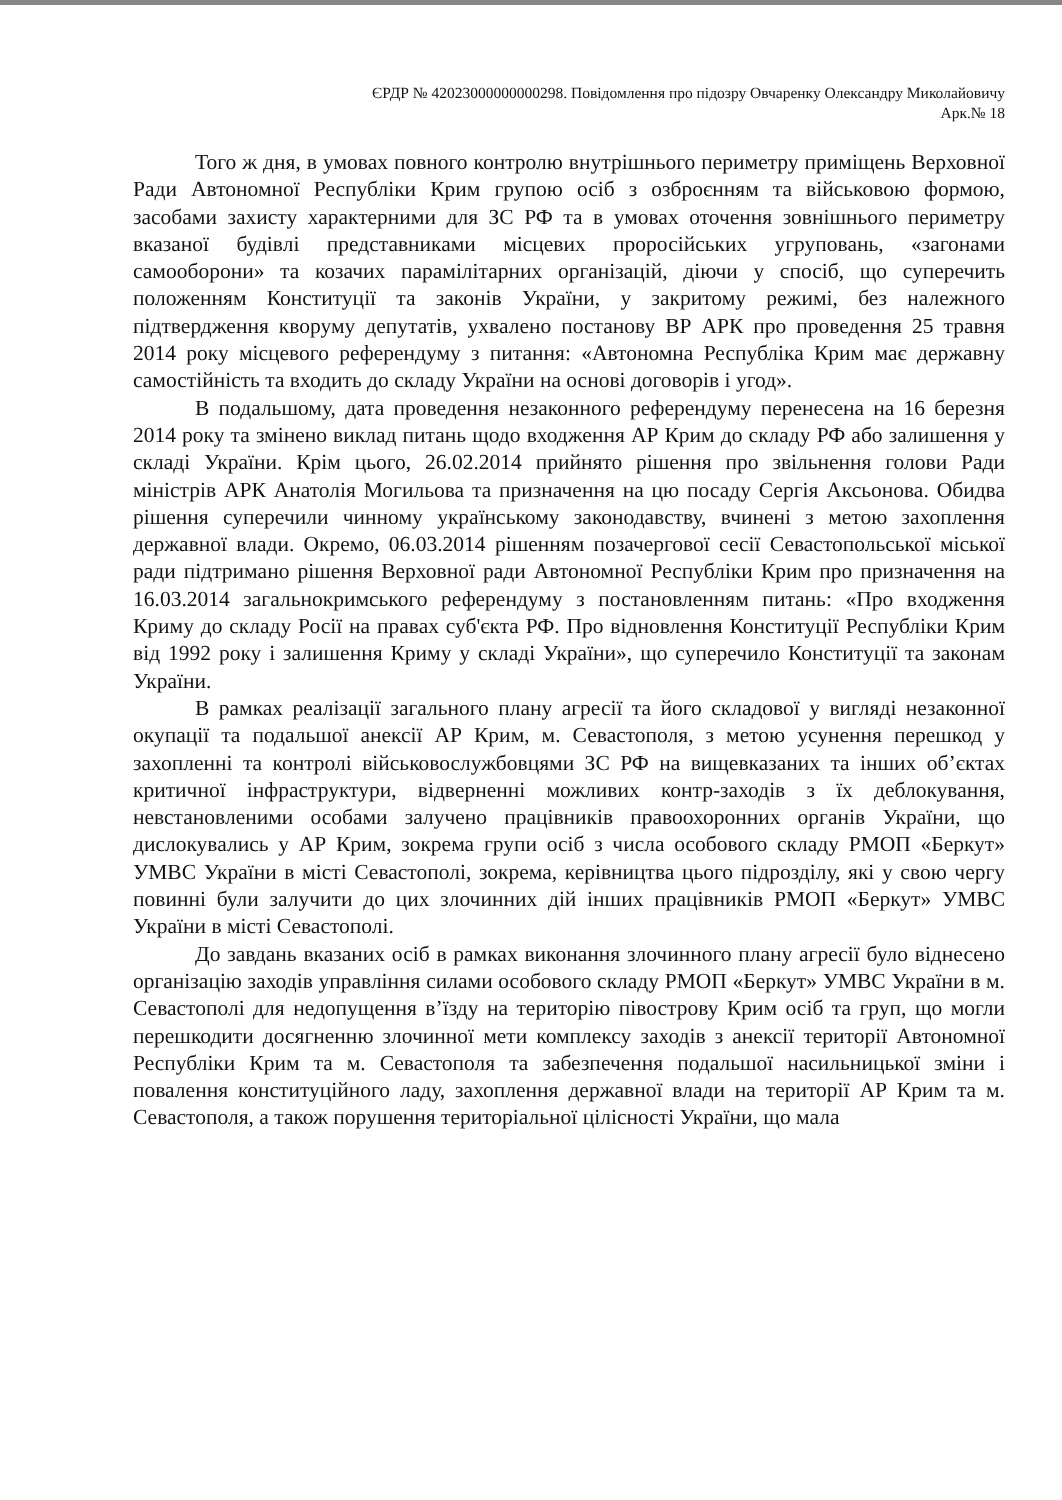ЄРДР № 42023000000000298. Повідомлення про підозру Овчаренку Олександру Миколайовичу
Арк.№ 18
Того ж дня, в умовах повного контролю внутрішнього периметру приміщень Верховної Ради Автономної Республіки Крим групою осіб з озброєнням та військовою формою, засобами захисту характерними для ЗС РФ та в умовах оточення зовнішнього периметру вказаної будівлі представниками місцевих проросійських угруповань, «загонами самооборони» та козачих парамілітарних організацій, діючи у спосіб, що суперечить положенням Конституції та законів України, у закритому режимі, без належного підтвердження кворуму депутатів, ухвалено постанову ВР АРК про проведення 25 травня 2014 року місцевого референдуму з питання: «Автономна Республіка Крим має державну самостійність та входить до складу України на основі договорів і угод».
В подальшому, дата проведення незаконного референдуму перенесена на 16 березня 2014 року та змінено виклад питань щодо входження АР Крим до складу РФ або залишення у складі України. Крім цього, 26.02.2014 прийнято рішення про звільнення голови Ради міністрів АРК Анатолія Могильова та призначення на цю посаду Сергія Аксьонова. Обидва рішення суперечили чинному українському законодавству, вчинені з метою захоплення державної влади. Окремо, 06.03.2014 рішенням позачергової сесії Севастопольської міської ради підтримано рішення Верховної ради Автономної Республіки Крим про призначення на 16.03.2014 загальнокримського референдуму з постановленням питань: «Про входження Криму до складу Росії на правах суб'єкта РФ. Про відновлення Конституції Республіки Крим від 1992 року і залишення Криму у складі України», що суперечило Конституції та законам України.
В рамках реалізації загального плану агресії та його складової у вигляді незаконної окупації та подальшої анексії АР Крим, м. Севастополя, з метою усунення перешкод у захопленні та контролі військовослужбовцями ЗС РФ на вищевказаних та інших об’єктах критичної інфраструктури, відверненні можливих контр-заходів з їх деблокування, невстановленими особами залучено працівників правоохоронних органів України, що дислокувались у АР Крим, зокрема групи осіб з числа особового складу РМОП «Беркут» УМВС України в місті Севастополі, зокрема, керівництва цього підрозділу, які у свою чергу повинні були залучити до цих злочинних дій інших працівників РМОП «Беркут» УМВС України в місті Севастополі.
До завдань вказаних осіб в рамках виконання злочинного плану агресії було віднесено організацію заходів управління силами особового складу РМОП «Беркут» УМВС України в м. Севастополі для недопущення в’їзду на територію півострову Крим осіб та груп, що могли перешкодити досягненню злочинної мети комплексу заходів з анексії території Автономної Республіки Крим та м. Севастополя та забезпечення подальшої насильницької зміни і повалення конституційного ладу, захоплення державної влади на території АР Крим та м. Севастополя, а також порушення територіальної цілісності України, що мала